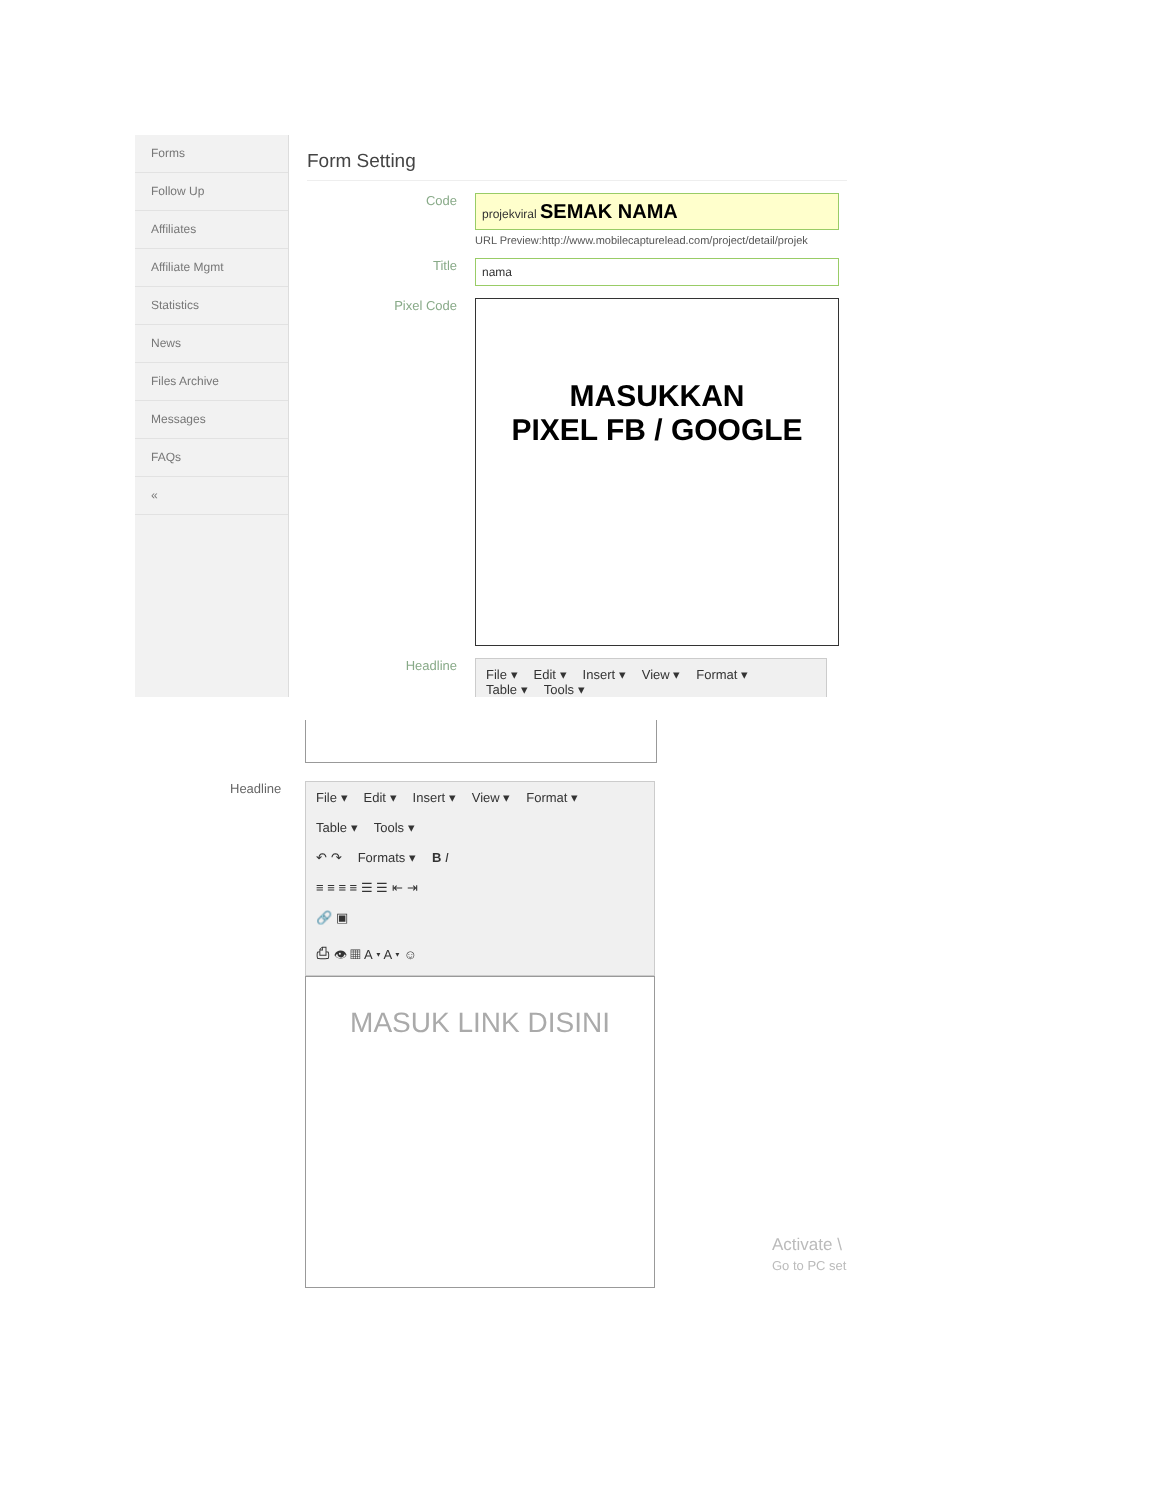Forms
Follow Up
Affiliates
Affiliate Mgmt
Statistics
News
Files Archive
Messages
FAQs
«
Form Setting
Code
projekviral SEMAK NAMA
URL Preview:http://www.mobilecapturelead.com/project/detail/projek
Title
nama
Pixel Code
MASUKKAN
PIXEL FB / GOOGLE
Headline
File ▾ Edit ▾ Insert ▾ View ▾ Format ▾
Table ▾ Tools ▾
Headline
File ▾ Edit ▾ Insert ▾ View ▾ Format ▾
Table ▾ Tools ▾
↶ ↷ Formats ▾ B I
≡ ≡ ≡ ≡ ☰ ☰ ⇤ ⇥
🔗 ▣
⎙ 👁 ▦ A ▾ A ▾ ☺
MASUK LINK DISINI
Activate \
Go to PC set